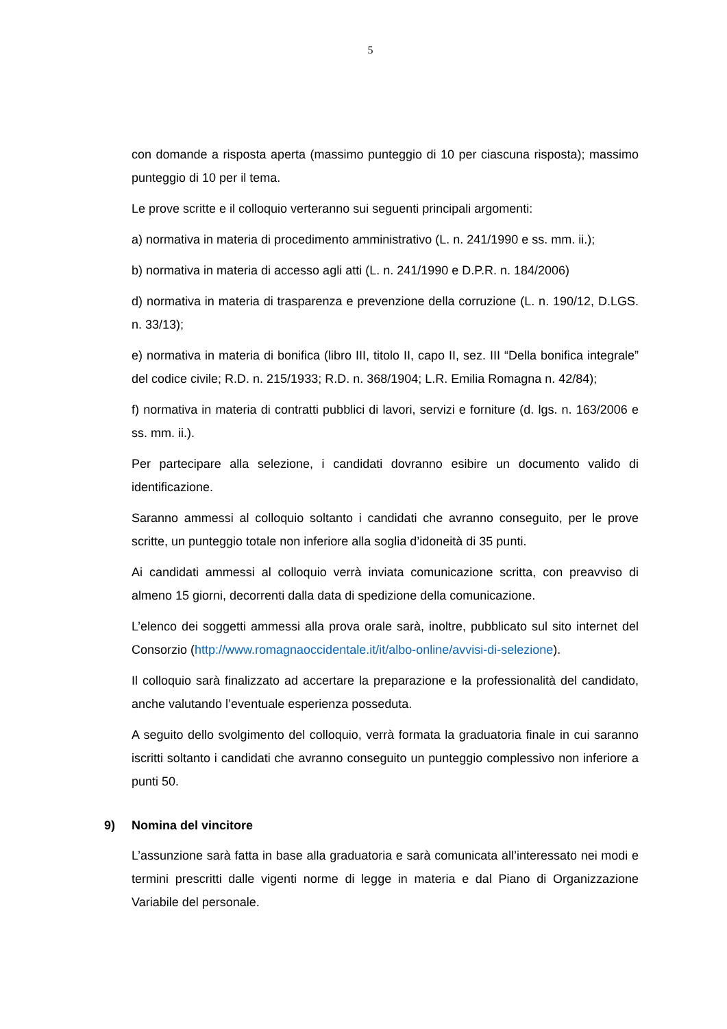5
con domande a risposta aperta (massimo punteggio di 10 per ciascuna risposta); massimo punteggio di 10 per il tema.
Le prove scritte e il colloquio verteranno sui seguenti principali argomenti:
a) normativa in materia di procedimento amministrativo (L. n. 241/1990 e ss. mm. ii.);
b) normativa in materia di accesso agli atti (L. n. 241/1990 e D.P.R. n. 184/2006)
d) normativa in materia di trasparenza e prevenzione della corruzione (L. n. 190/12, D.LGS. n. 33/13);
e) normativa in materia di bonifica (libro III, titolo II, capo II, sez. III “Della bonifica integrale” del codice civile; R.D. n. 215/1933; R.D. n. 368/1904; L.R. Emilia Romagna n. 42/84);
f) normativa in materia di contratti pubblici di lavori, servizi e forniture (d. lgs. n. 163/2006 e ss. mm. ii.).
Per partecipare alla selezione, i candidati dovranno esibire un documento valido di identificazione.
Saranno ammessi al colloquio soltanto i candidati che avranno conseguito, per le prove scritte, un punteggio totale non inferiore alla soglia d’idoneità di 35 punti.
Ai candidati ammessi al colloquio verrà inviata comunicazione scritta, con preavviso di almeno 15 giorni, decorrenti dalla data di spedizione della comunicazione.
L’elenco dei soggetti ammessi alla prova orale sarà, inoltre, pubblicato sul sito internet del Consorzio (http://www.romagnaoccidentale.it/it/albo-online/avvisi-di-selezione).
Il colloquio sarà finalizzato ad accertare la preparazione e la professionalità del candidato, anche valutando l’eventuale esperienza posseduta.
A seguito dello svolgimento del colloquio, verrà formata la graduatoria finale in cui saranno iscritti soltanto i candidati che avranno conseguito un punteggio complessivo non inferiore a punti 50.
9) Nomina del vincitore
L’assunzione sarà fatta in base alla graduatoria e sarà comunicata all’interessato nei modi e termini prescritti dalle vigenti norme di legge in materia e dal Piano di Organizzazione Variabile del personale.